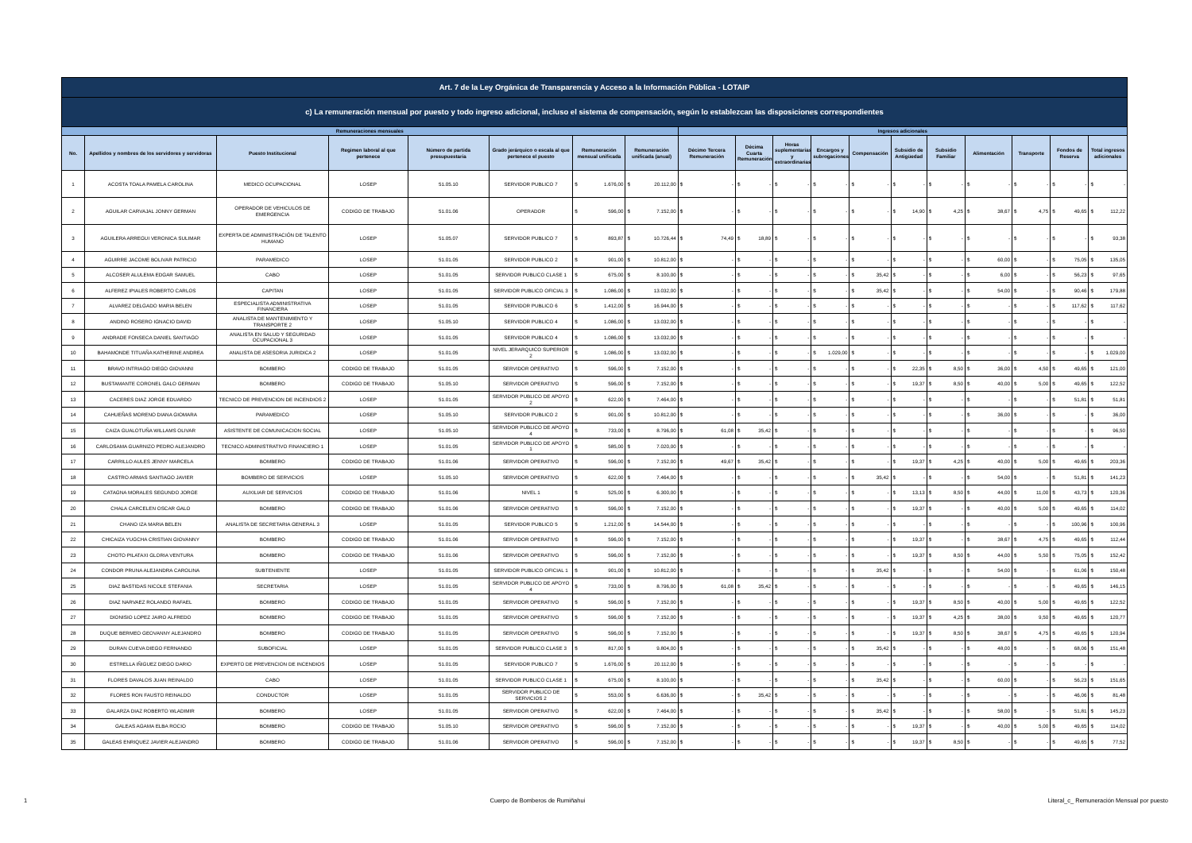| Art. 7 de la Ley Orgánica de Transparencia y Acceso a la Información Pública - LOTAIP | | | | | | | | | | | | | | | | | | |
| c) La remuneración mensual por puesto y todo ingreso adicional, incluso el sistema de compensación, según lo establezcan las disposiciones correspondientes | | | | | | | | | | | | | | | | | | |
| Remuneraciones mensuales | | | | | | | | Ingresos adicionales | | | | | | | | | | |
| No. | Apellidos y nombres de los servidores y servidoras | Puesto Institucional | Regimen laboral al que pertenece | Número de partida presupuestaria | Grado jerárquico o escala al que pertenece el puesto | Remuneración mensual unificada | Remuneración unificada (anual) | Décimo Tercera Remuneración | Décima Cuarta Remuneración | Horas suplementarias y extraordinarias | Encargos y subrogaciones | Compensación | Subsidio de Antigüedad | Subsidio Familiar | Alimentación | Transporte | Fondos de Reserva | Total ingresos adicionales |
| 1 | ACOSTA TOALA PAMELA CAROLINA | MEDICO OCUPACIONAL | LOSEP | 51.05.10 | SERVIDOR PUBLICO 7 | $ 1.676,00 | $ 20.112,00 | $ - | $ - | $ - | $ - | $ - | $ - | $ - | $ - | $ - | $ - | $ - |
| 2 | AGUILAR CARVAJAL JONNY GERMAN | OPERADOR DE VEHICULOS DE EMERGENCIA | CODIGO DE TRABAJO | 51.01.06 | OPERADOR | $ 596,00 | $ 7.152,00 | $ - | $ - | $ - | $ - | $ - | $ 14,90 | $ 4,25 | $ 38,67 | $ 4,75 | $ 49,65 | $ 112,22 |
| 3 | AGUILERA ARREGUI VERONICA SULIMAR | EXPERTA DE ADMINISTRACIÓN DE TALENTO HUMANO | LOSEP | 51.05.07 | SERVIDOR PUBLICO 7 | $ 893,87 | $ 10.726,44 | $ 74,49 | $ 18,89 | $ - | $ - | $ - | $ - | $ - | $ - | $ - | $ - | $ 93,38 |
| 4 | AGUIRRE JACOME BOLIVAR PATRICIO | PARAMEDICO | LOSEP | 51.01.05 | SERVIDOR PUBLICO 2 | $ 901,00 | $ 10.812,00 | $ - | $ - | $ - | $ - | $ - | $ - | $ - | $ 60,00 | $ - | $ 75,05 | $ 135,05 |
| 5 | ALCOSER ALULEMA EDGAR SAMUEL | CABO | LOSEP | 51.01.05 | SERVIDOR PUBLICO CLASE 1 | $ 675,00 | $ 8.100,00 | $ - | $ - | $ - | $ - | $ 35,42 | $ - | $ - | $ 6,00 | $ - | $ 56,23 | $ 97,65 |
| 6 | ALFEREZ IPIALES ROBERTO CARLOS | CAPITAN | LOSEP | 51.01.05 | SERVIDOR PUBLICO OFICIAL 3 | $ 1.086,00 | $ 13.032,00 | $ - | $ - | $ - | $ - | $ 35,42 | $ - | $ - | $ 54,00 | $ - | $ 90,46 | $ 179,88 |
| 7 | ALVAREZ DELGADO MARIA BELEN | ESPECIALISTA ADMINISTRATIVA FINANCIERA | LOSEP | 51.01.05 | SERVIDOR PUBLICO 6 | $ 1.412,00 | $ 16.944,00 | $ - | $ - | $ - | $ - | $ - | $ - | $ - | $ - | $ - | $ 117,62 | $ 117,62 |
| 8 | ANDINO ROSERO IGNACIO DAVID | ANALISTA DE MANTENIMIENTO Y TRANSPORTE 2 | LOSEP | 51.05.10 | SERVIDOR PUBLICO 4 | $ 1.086,00 | $ 13.032,00 | $ - | $ - | $ - | $ - | $ - | $ - | $ - | $ - | $ - | $ - | $ - |
| 9 | ANDRADE FONSECA DANIEL SANTIAGO | ANALISTA EN SALUD Y SEGURIDAD OCUPACIONAL 3 | LOSEP | 51.01.05 | SERVIDOR PUBLICO 4 | $ 1.086,00 | $ 13.032,00 | $ - | $ - | $ - | $ - | $ - | $ - | $ - | $ - | $ - | $ - | $ - |
| 10 | BAHAMONDE TITUAÑA KATHERINE ANDREA | ANALISTA DE ASESORIA JURIDICA 2 | LOSEP | 51.01.05 | NIVEL JERARQUICO SUPERIOR 2 | $ 1.086,00 | $ 13.032,00 | $ - | $ - | $ - | $ 1.029,00 | $ - | $ - | $ - | $ - | $ - | $ - | $ 1.029,00 |
| 11 | BRAVO INTRIAGO DIEGO GIOVANNI | BOMBERO | CODIGO DE TRABAJO | 51.01.05 | SERVIDOR OPERATIVO | $ 596,00 | $ 7.152,00 | $ - | $ - | $ - | $ - | $ - | $ 22,35 | $ 8,50 | $ 36,00 | $ 4,50 | $ 49,65 | $ 121,00 |
| 12 | BUSTAMANTE CORONEL GALO GERMAN | BOMBERO | CODIGO DE TRABAJO | 51.05.10 | SERVIDOR OPERATIVO | $ 596,00 | $ 7.152,00 | $ - | $ - | $ - | $ - | $ - | $ 19,37 | $ 8,50 | $ 40,00 | $ 5,00 | $ 49,65 | $ 122,52 |
| 13 | CACERES DIAZ JORGE EDUARDO | TECNICO DE PREVENCION DE INCENDIOS 2 | LOSEP | 51.01.05 | SERVIDOR PUBLICO DE APOYO 2 | $ 622,00 | $ 7.464,00 | $ - | $ - | $ - | $ - | $ - | $ - | $ - | $ - | $ - | $ 51,81 | $ 51,81 |
| 14 | CAHUEÑAS MORENO DIANA GIOMARA | PARAMEDICO | LOSEP | 51.05.10 | SERVIDOR PUBLICO 2 | $ 901,00 | $ 10.812,00 | $ - | $ - | $ - | $ - | $ - | $ - | $ - | $ 36,00 | $ - | $ - | $ 36,00 |
| 15 | CAIZA GUALOTUÑA WILLAMS OLIVAR | ASISTENTE DE COMUNICACION SOCIAL | LOSEP | 51.05.10 | SERVIDOR PUBLICO DE APOYO 4 | $ 733,00 | $ 8.796,00 | $ 61,08 | $ 35,42 | $ - | $ - | $ - | $ - | $ - | $ - | $ - | $ - | $ 96,50 |
| 16 | CARLOSAMA GUARNIZO PEDRO ALEJANDRO | TECNICO ADMINISTRATIVO FINANCIERO 1 | LOSEP | 51.01.05 | SERVIDOR PUBLICO DE APOYO 1 | $ 585,00 | $ 7.020,00 | $ - | $ - | $ - | $ - | $ - | $ - | $ - | $ - | $ - | $ - | $ - |
| 17 | CARRILLO AULES JENNY MARCELA | BOMBERO | CODIGO DE TRABAJO | 51.01.06 | SERVIDOR OPERATIVO | $ 596,00 | $ 7.152,00 | $ 49,67 | $ 35,42 | $ - | $ - | $ - | $ 19,37 | $ 4,25 | $ 40,00 | $ 5,00 | $ 49,65 | $ 203,36 |
| 18 | CASTRO ARMAS SANTIAGO JAVIER | BOMBERO DE SERVICIOS | LOSEP | 51.05.10 | SERVIDOR OPERATIVO | $ 622,00 | $ 7.464,00 | $ - | $ - | $ - | $ - | $ 35,42 | $ - | $ - | $ 54,00 | $ - | $ 51,81 | $ 141,23 |
| 19 | CATAGNA MORALES SEGUNDO JORGE | AUXILIAR DE SERVICIOS | CODIGO DE TRABAJO | 51.01.06 | NIVEL 1 | $ 525,00 | $ 6.300,00 | $ - | $ - | $ - | $ - | $ - | $ 13,13 | $ 8,50 | $ 44,00 | $ 11,00 | $ 43,73 | $ 120,36 |
| 20 | CHALA CARCELEN OSCAR GALO | BOMBERO | CODIGO DE TRABAJO | 51.01.06 | SERVIDOR OPERATIVO | $ 596,00 | $ 7.152,00 | $ - | $ - | $ - | $ - | $ - | $ 19,37 | $ - | $ 40,00 | $ 5,00 | $ 49,65 | $ 114,02 |
| 21 | CHANO IZA MARIA BELEN | ANALISTA DE SECRETARIA GENERAL 3 | LOSEP | 51.01.05 | SERVIDOR PUBLICO 5 | $ 1.212,00 | $ 14.544,00 | $ - | $ - | $ - | $ - | $ - | $ - | $ - | $ - | $ - | $ 100,96 | $ 100,96 |
| 22 | CHICAIZA YUGCHA CRISTIAN GIOVANNY | BOMBERO | CODIGO DE TRABAJO | 51.01.06 | SERVIDOR OPERATIVO | $ 596,00 | $ 7.152,00 | $ - | $ - | $ - | $ - | $ - | $ 19,37 | $ - | $ 38,67 | $ 4,75 | $ 49,65 | $ 112,44 |
| 23 | CHOTO PILATAXI GLORIA VENTURA | BOMBERO | CODIGO DE TRABAJO | 51.01.06 | SERVIDOR OPERATIVO | $ 596,00 | $ 7.152,00 | $ - | $ - | $ - | $ - | $ - | $ 19,37 | $ 8,50 | $ 44,00 | $ 5,50 | $ 75,05 | $ 152,42 |
| 24 | CONDOR PRUNA ALEJANDRA CAROLINA | SUBTENIENTE | LOSEP | 51.01.05 | SERVIDOR PUBLICO OFICIAL 1 | $ 901,00 | $ 10.812,00 | $ - | $ - | $ - | $ - | $ 35,42 | $ - | $ - | $ 54,00 | $ - | $ 61,06 | $ 150,48 |
| 25 | DIAZ BASTIDAS NICOLE STEFANIA | SECRETARIA | LOSEP | 51.01.05 | SERVIDOR PUBLICO DE APOYO 4 | $ 733,00 | $ 8.796,00 | $ 61,08 | $ 35,42 | $ - | $ - | $ - | $ - | $ - | $ - | $ - | $ 49,65 | $ 146,15 |
| 26 | DIAZ NARVAEZ ROLANDO RAFAEL | BOMBERO | CODIGO DE TRABAJO | 51.01.05 | SERVIDOR OPERATIVO | $ 596,00 | $ 7.152,00 | $ - | $ - | $ - | $ - | $ - | $ 19,37 | $ 8,50 | $ 40,00 | $ 5,00 | $ 49,65 | $ 122,52 |
| 27 | DIONISIO LOPEZ JAIRO ALFREDO | BOMBERO | CODIGO DE TRABAJO | 51.01.05 | SERVIDOR OPERATIVO | $ 596,00 | $ 7.152,00 | $ - | $ - | $ - | $ - | $ - | $ 19,37 | $ 4,25 | $ 38,00 | $ 9,50 | $ 49,65 | $ 120,77 |
| 28 | DUQUE BERMEO GEOVANNY ALEJANDRO | BOMBERO | CODIGO DE TRABAJO | 51.01.05 | SERVIDOR OPERATIVO | $ 596,00 | $ 7.152,00 | $ - | $ - | $ - | $ - | $ - | $ 19,37 | $ 8,50 | $ 38,67 | $ 4,75 | $ 49,65 | $ 120,94 |
| 29 | DURAN CUEVA DIEGO FERNANDO | SUBOFICIAL | LOSEP | 51.01.05 | SERVIDOR PUBLICO CLASE 3 | $ 817,00 | $ 9.804,00 | $ - | $ - | $ - | $ - | $ 35,42 | $ - | $ - | $ 48,00 | $ - | $ 68,06 | $ 151,48 |
| 30 | ESTRELLA IÑIGUEZ DIEGO DARIO | EXPERTO DE PREVENCION DE INCENDIOS | LOSEP | 51.01.05 | SERVIDOR PUBLICO 7 | $ 1.676,00 | $ 20.112,00 | $ - | $ - | $ - | $ - | $ - | $ - | $ - | $ - | $ - | $ - | $ - |
| 31 | FLORES DAVALOS JUAN REINALDO | CABO | LOSEP | 51.01.05 | SERVIDOR PUBLICO CLASE 1 | $ 675,00 | $ 8.100,00 | $ - | $ - | $ - | $ - | $ 35,42 | $ - | $ - | $ 60,00 | $ - | $ 56,23 | $ 151,65 |
| 32 | FLORES RON FAUSTO REINALDO | CONDUCTOR | LOSEP | 51.01.05 | SERVIDOR PUBLICO DE SERVICIOS 2 | $ 553,00 | $ 6.636,00 | $ - | $ 35,42 | $ - | $ - | $ - | $ - | $ - | $ - | $ - | $ 46,06 | $ 81,48 |
| 33 | GALARZA DIAZ ROBERTO WLADIMIR | BOMBERO | LOSEP | 51.01.05 | SERVIDOR OPERATIVO | $ 622,00 | $ 7.464,00 | $ - | $ - | $ - | $ - | $ 35,42 | $ - | $ - | $ 58,00 | $ - | $ 51,81 | $ 145,23 |
| 34 | GALEAS AGAMA ELBA ROCIO | BOMBERO | CODIGO DE TRABAJO | 51.05.10 | SERVIDOR OPERATIVO | $ 596,00 | $ 7.152,00 | $ - | $ - | $ - | $ - | $ - | $ 19,37 | $ - | $ 40,00 | $ 5,00 | $ 49,65 | $ 114,02 |
| 35 | GALEAS ENRIQUEZ JAVIER ALEJANDRO | BOMBERO | CODIGO DE TRABAJO | 51.01.06 | SERVIDOR OPERATIVO | $ 596,00 | $ 7.152,00 | $ - | $ - | $ - | $ - | $ - | $ 19,37 | $ 8,50 | $ - | $ - | $ 49,65 | $ 77,52 |
1 Cuerpo de Bomberos de Rumiñahui
Literal_c_ Remuneración Mensual por puesto